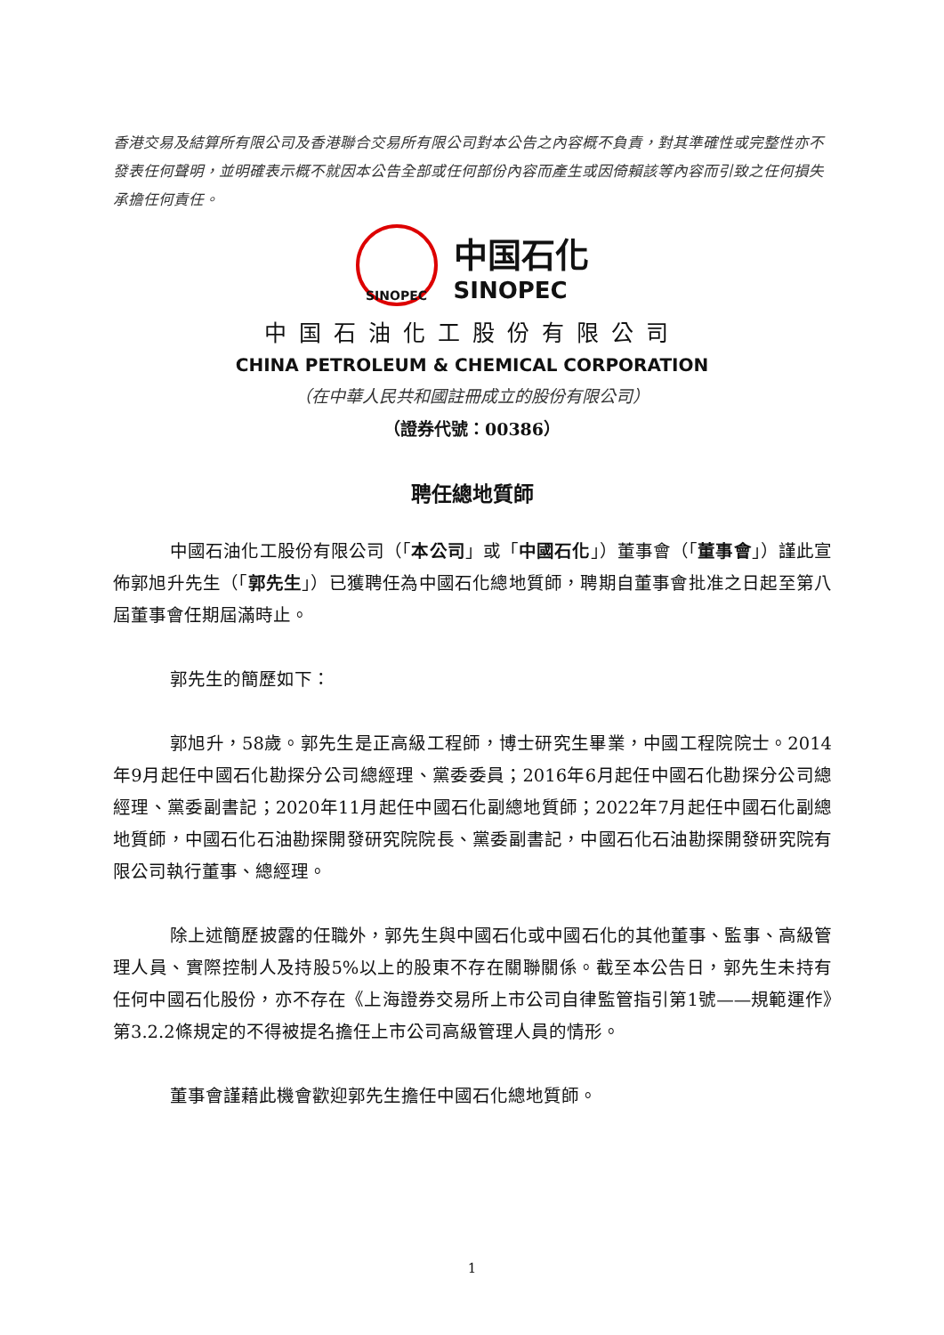香港交易及結算所有限公司及香港聯合交易所有限公司對本公告之內容概不負責，對其準確性或完整性亦不發表任何聲明，並明確表示概不就因本公告全部或任何部份內容而產生或因倚賴該等內容而引致之任何損失承擔任何責任。
SINOPEC
中国石化
SINOPEC
中国石油化工股份有限公司
CHINA PETROLEUM & CHEMICAL CORPORATION
（在中華人民共和國註冊成立的股份有限公司）
（證券代號：00386）
聘任總地質師
中國石油化工股份有限公司（「本公司」或「中國石化」）董事會（「董事會」）謹此宣佈郭旭升先生（「郭先生」）已獲聘任為中國石化總地質師，聘期自董事會批准之日起至第八屆董事會任期屆滿時止。
郭先生的簡歷如下：
郭旭升，58歲。郭先生是正高級工程師，博士研究生畢業，中國工程院院士。2014年9月起任中國石化勘探分公司總經理、黨委委員；2016年6月起任中國石化勘探分公司總經理、黨委副書記；2020年11月起任中國石化副總地質師；2022年7月起任中國石化副總地質師，中國石化石油勘探開發研究院院長、黨委副書記，中國石化石油勘探開發研究院有限公司執行董事、總經理。
除上述簡歷披露的任職外，郭先生與中國石化或中國石化的其他董事、監事、高級管理人員、實際控制人及持股5%以上的股東不存在關聯關係。截至本公告日，郭先生未持有任何中國石化股份，亦不存在《上海證券交易所上市公司自律監管指引第1號——規範運作》第3.2.2條規定的不得被提名擔任上市公司高級管理人員的情形。
董事會謹藉此機會歡迎郭先生擔任中國石化總地質師。
1